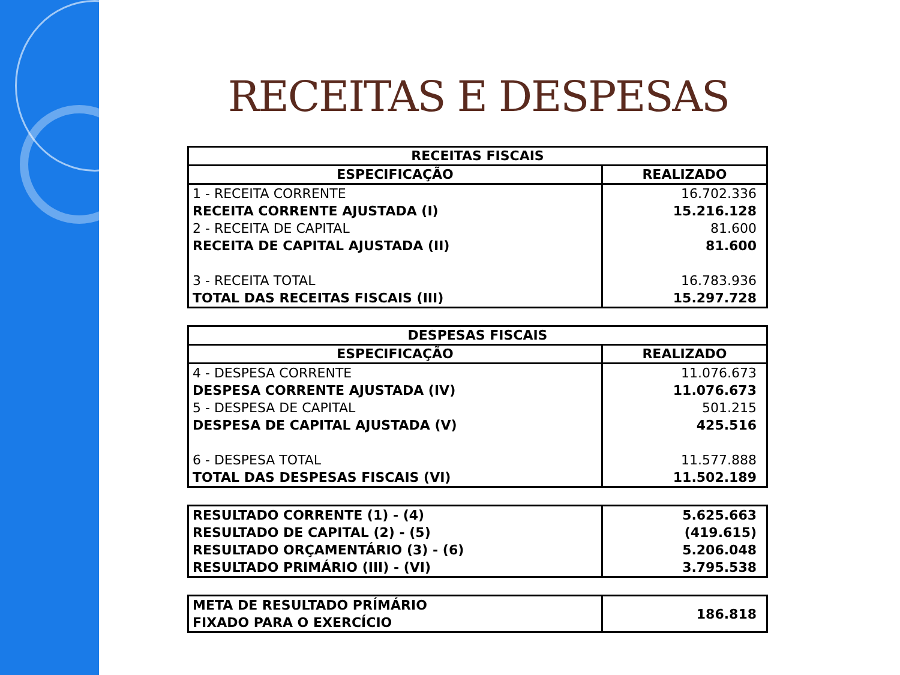RECEITAS E DESPESAS
| RECEITAS FISCAIS | |
| --- | --- |
| ESPECIFICAÇÃO | REALIZADO |
| 1 - RECEITA CORRENTE | 16.702.336 |
| RECEITA CORRENTE AJUSTADA (I) | 15.216.128 |
| 2 - RECEITA DE CAPITAL | 81.600 |
| RECEITA DE CAPITAL AJUSTADA (II) | 81.600 |
| 3 - RECEITA TOTAL | 16.783.936 |
| TOTAL DAS RECEITAS FISCAIS (III) | 15.297.728 |
| DESPESAS FISCAIS | |
| --- | --- |
| ESPECIFICAÇÃO | REALIZADO |
| 4 - DESPESA CORRENTE | 11.076.673 |
| DESPESA CORRENTE AJUSTADA (IV) | 11.076.673 |
| 5 - DESPESA DE CAPITAL | 501.215 |
| DESPESA DE CAPITAL AJUSTADA (V) | 425.516 |
| 6 - DESPESA TOTAL | 11.577.888 |
| TOTAL DAS DESPESAS FISCAIS (VI) | 11.502.189 |
| RESULTADO CORRENTE (1) - (4) | 5.625.663 |
| RESULTADO DE CAPITAL (2) - (5) | (419.615) |
| RESULTADO ORÇAMENTÁRIO (3) - (6) | 5.206.048 |
| RESULTADO PRIMÁRIO (III) - (VI) | 3.795.538 |
| META DE RESULTADO PRÍMÁRIO FIXADO PARA O EXERCÍCIO | 186.818 |